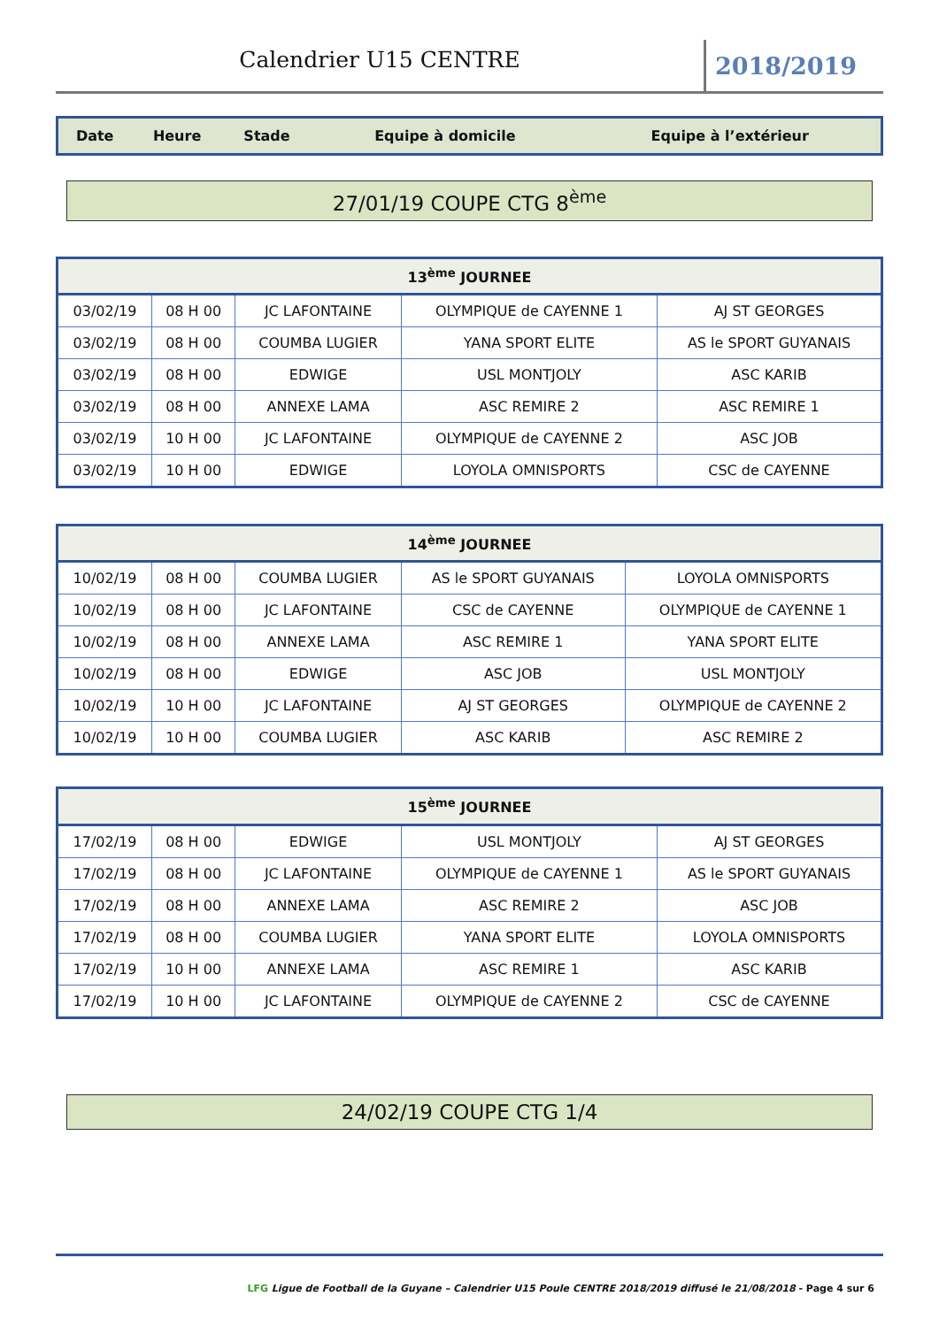Calendrier U15 CENTRE
2018/2019
| Date | Heure | Stade | Equipe à domicile | Equipe à l’extérieur |
| --- | --- | --- | --- | --- |
27/01/19 COUPE CTG 8<sup>ème</sup>
| 13<sup>ème</sup> JOURNEE | | | | |
| --- | --- | --- | --- | --- |
| 03/02/19 | 08 H 00 | JC LAFONTAINE | OLYMPIQUE de CAYENNE 1 | AJ ST GEORGES |
| 03/02/19 | 08 H 00 | COUMBA LUGIER | YANA SPORT ELITE | AS le SPORT GUYANAIS |
| 03/02/19 | 08 H 00 | EDWIGE | USL MONTJOLY | ASC KARIB |
| 03/02/19 | 08 H 00 | ANNEXE LAMA | ASC REMIRE 2 | ASC REMIRE 1 |
| 03/02/19 | 10 H 00 | JC LAFONTAINE | OLYMPIQUE de CAYENNE 2 | ASC JOB |
| 03/02/19 | 10 H 00 | EDWIGE | LOYOLA OMNISPORTS | CSC de CAYENNE |
| 14<sup>ème</sup> JOURNEE | | | | |
| --- | --- | --- | --- | --- |
| 10/02/19 | 08 H 00 | COUMBA LUGIER | AS le SPORT GUYANAIS | LOYOLA OMNISPORTS |
| 10/02/19 | 08 H 00 | JC LAFONTAINE | CSC de CAYENNE | OLYMPIQUE de CAYENNE 1 |
| 10/02/19 | 08 H 00 | ANNEXE LAMA | ASC REMIRE 1 | YANA SPORT ELITE |
| 10/02/19 | 08 H 00 | EDWIGE | ASC JOB | USL MONTJOLY |
| 10/02/19 | 10 H 00 | JC LAFONTAINE | AJ ST GEORGES | OLYMPIQUE de CAYENNE 2 |
| 10/02/19 | 10 H 00 | COUMBA LUGIER | ASC KARIB | ASC REMIRE 2 |
| 15<sup>ème</sup> JOURNEE | | | | |
| --- | --- | --- | --- | --- |
| 17/02/19 | 08 H 00 | EDWIGE | USL MONTJOLY | AJ ST GEORGES |
| 17/02/19 | 08 H 00 | JC LAFONTAINE | OLYMPIQUE de CAYENNE 1 | AS le SPORT GUYANAIS |
| 17/02/19 | 08 H 00 | ANNEXE LAMA | ASC REMIRE 2 | ASC JOB |
| 17/02/19 | 08 H 00 | COUMBA LUGIER | YANA SPORT ELITE | LOYOLA OMNISPORTS |
| 17/02/19 | 10 H 00 | ANNEXE LAMA | ASC REMIRE 1 | ASC KARIB |
| 17/02/19 | 10 H 00 | JC LAFONTAINE | OLYMPIQUE de CAYENNE 2 | CSC de CAYENNE |
24/02/19 COUPE CTG 1/4
LFG Ligue de Football de la Guyane – Calendrier U15 Poule CENTRE 2018/2019 diffusé le 21/08/2018 - Page 4 sur 6